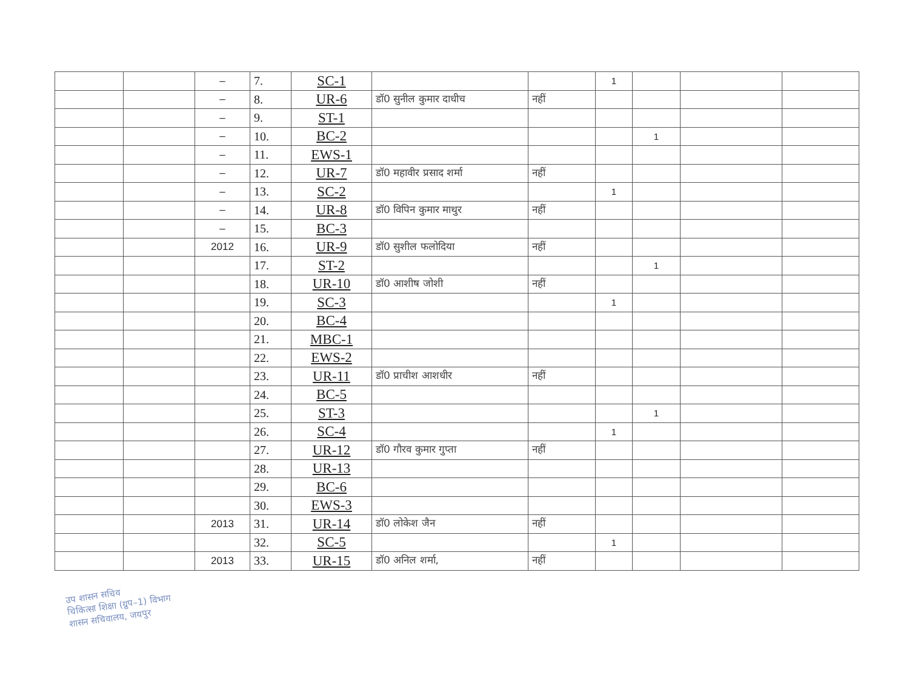| | | – | 7. | SC-1 | | | 1 | | | |
| | | – | 8. | UR-6 | डॉ0 सुनील कुमार दाधीच | नहीं | | | | |
| | | – | 9. | ST-1 | | | | | | |
| | | – | 10. | BC-2 | | | | 1 | | |
| | | – | 11. | EWS-1 | | | | | | |
| | | – | 12. | UR-7 | डॉ0 महावीर प्रसाद शर्मा | नहीं | | | | |
| | | – | 13. | SC-2 | | | 1 | | | |
| | | – | 14. | UR-8 | डॉ0 विपिन कुमार माथुर | नहीं | | | | |
| | | – | 15. | BC-3 | | | | | | |
| | | 2012 | 16. | UR-9 | डॉ0 सुशील फलोदिया | नहीं | | | | |
| | | | 17. | ST-2 | | | | 1 | | |
| | | | 18. | UR-10 | डॉ0 आशीष जोशी | नहीं | | | | |
| | | | 19. | SC-3 | | | 1 | | | |
| | | | 20. | BC-4 | | | | | | |
| | | | 21. | MBC-1 | | | | | | |
| | | | 22. | EWS-2 | | | | | | |
| | | | 23. | UR-11 | डॉ0 प्राचीश आशधीर | नहीं | | | | |
| | | | 24. | BC-5 | | | | | | |
| | | | 25. | ST-3 | | | | 1 | | |
| | | | 26. | SC-4 | | | 1 | | | |
| | | | 27. | UR-12 | डॉ0 गौरव कुमार गुप्ता | नहीं | | | | |
| | | | 28. | UR-13 | | | | | | |
| | | | 29. | BC-6 | | | | | | |
| | | | 30. | EWS-3 | | | | | | |
| | | 2013 | 31. | UR-14 | डॉ0 लोकेश जैन | नहीं | | | | |
| | | | 32. | SC-5 | | | 1 | | | |
| | | 2013 | 33. | UR-15 | डॉ0 अनिल शर्मा, | नहीं | | | | |
उप शासन सचिव
चिकित्सा शिक्षा (ग्रुप–1) विभाग
शासन सचिवालय, जयपुर